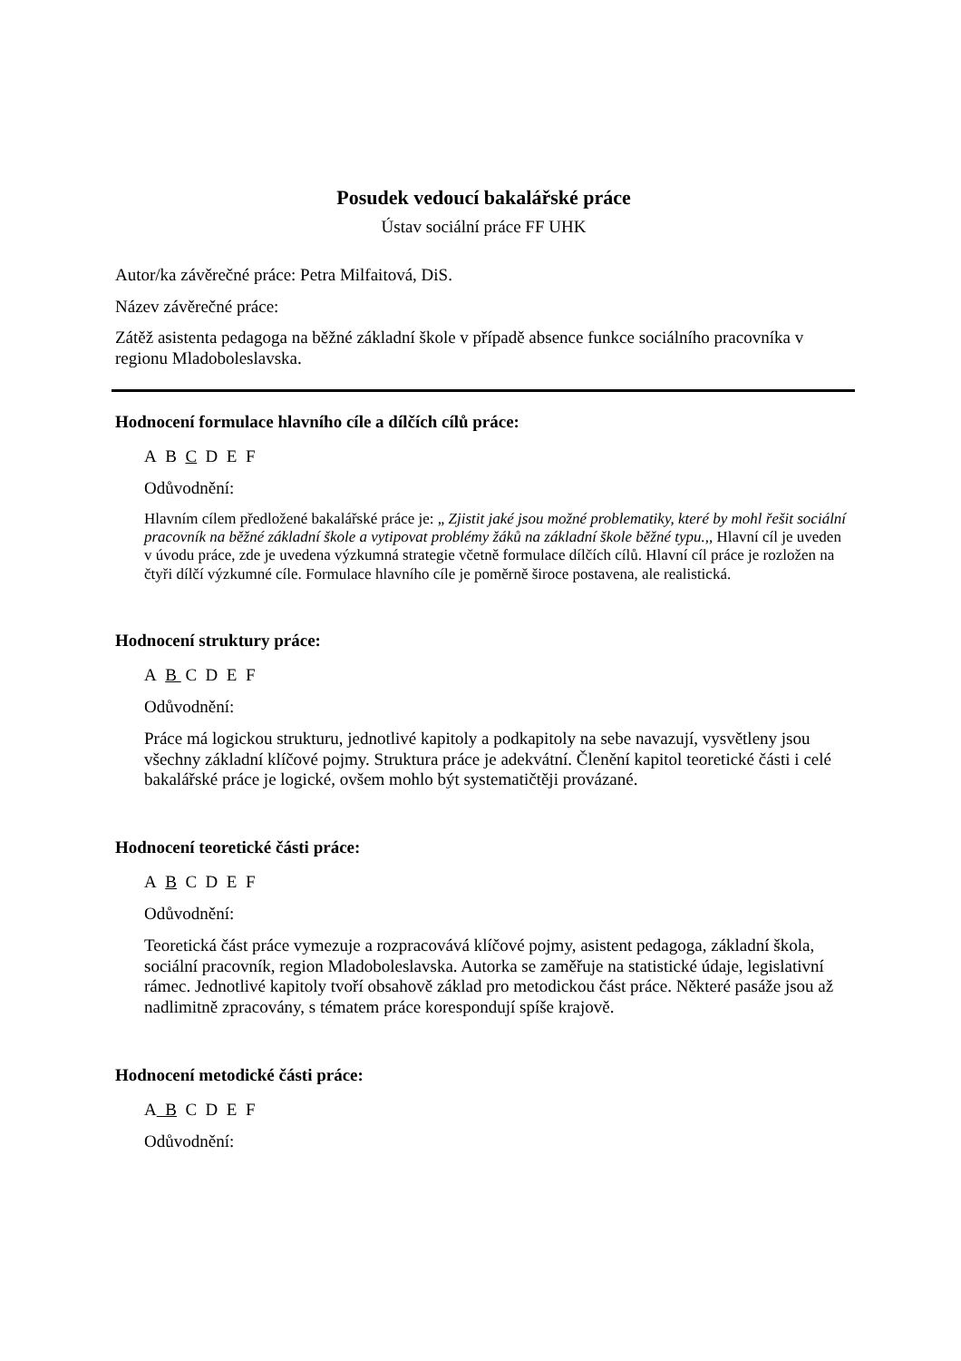Posudek vedoucí bakalářské práce
Ústav sociální práce FF UHK
Autor/ka závěrečné práce: Petra Milfaitová, DiS.
Název závěrečné práce:
Zátěž asistenta pedagoga na běžné základní škole v případě absence funkce sociálního pracovníka v regionu Mladoboleslavska.
Hodnocení formulace hlavního cíle a dílčích cílů práce:
A B C D E F
Odůvodnění:
Hlavním cílem předložené bakalářské práce je: „ Zjistit jaké jsou možné problematiky, které by mohl řešit sociální pracovník na běžné základní škole a vytipovat problémy žáků na základní škole běžné typu.,, Hlavní cíl je uveden v úvodu práce, zde je uvedena výzkumná strategie včetně formulace dílčích cílů. Hlavní cíl práce je rozložen na čtyři dílčí výzkumné cíle. Formulace hlavního cíle je poměrně široce postavena, ale realistická.
Hodnocení struktury práce:
A B C D E F
Odůvodnění:
Práce má logickou strukturu, jednotlivé kapitoly a podkapitoly na sebe navazují, vysvětleny jsou všechny základní klíčové pojmy. Struktura práce je adekvátní. Členění kapitol teoretické části i celé bakalářské práce je logické, ovšem mohlo být systematičtěji provázané.
Hodnocení teoretické části práce:
A B C D E F
Odůvodnění:
Teoretická část práce vymezuje a rozpracovává klíčové pojmy, asistent pedagoga, základní škola, sociální pracovník, region Mladoboleslavska. Autorka se zaměřuje na statistické údaje, legislativní rámec. Jednotlivé kapitoly tvoří obsahově základ pro metodickou část práce. Některé pasáže jsou až nadlimitně zpracovány, s tématem práce korespondují spíše krajově.
Hodnocení metodické části práce:
A B C D E F
Odůvodnění: